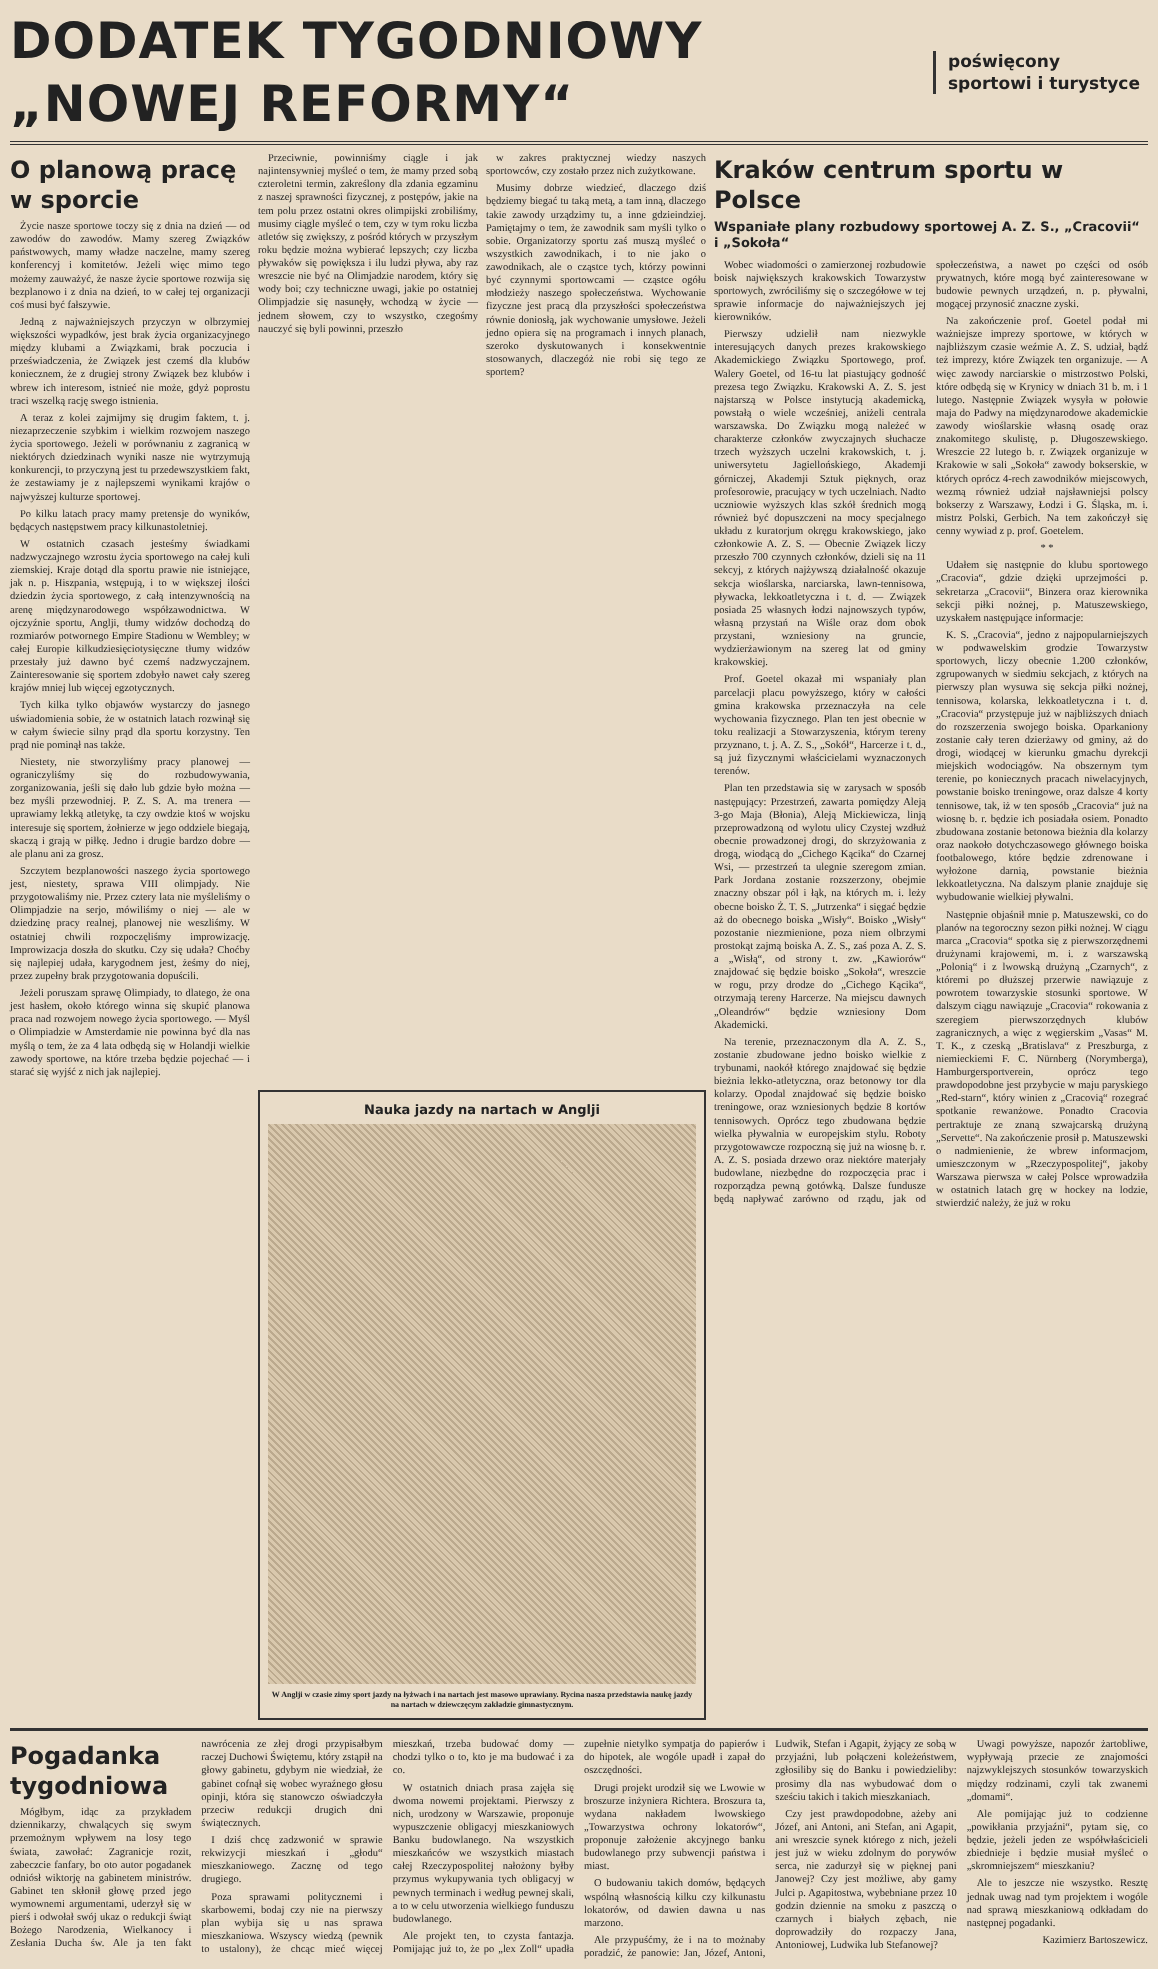DODATEK TYGODNIOWY „NOWEJ REFORMY“
poświęcony sportowi i turystyce
O planową pracę w sporcie
Życie nasze sportowe toczy się z dnia na dzień — od zawodów do zawodów. Mamy szereg Związków państwowych, mamy władze naczelne, mamy szereg konferencyj i komitetów. Jeżeli więc mimo tego możemy zauważyć, że nasze życie sportowe rozwija się bezplanowo i z dnia na dzień, to w całej tej organizacji coś musi być fałszywie.
Jedną z najważniejszych przyczyn w olbrzymiej większości wypadków, jest brak życia organizacyjnego między klubami a Związkami, brak poczucia i przeświadczenia, że Związek jest czemś dla klubów koniecznem, że z drugiej strony Związek bez klubów i wbrew ich interesom, istnieć nie może, gdyż poprostu traci wszelką rację swego istnienia.
A teraz z kolei zajmijmy się drugim faktem, t. j. niezaprzeczenie szybkim i wielkim rozwojem naszego życia sportowego. Jeżeli w porównaniu z zagranicą w niektórych dziedzinach wyniki nasze nie wytrzymują konkurencji, to przyczyną jest tu przedewszystkiem fakt, że zestawiamy je z najlepszemi wynikami krajów o najwyższej kulturze sportowej.
Po kilku latach pracy mamy pretensje do wyników, będących następstwem pracy kilkunastoletniej.
W ostatnich czasach jesteśmy świadkami nadzwyczajnego wzrostu życia sportowego na całej kuli ziemskiej. Kraje dotąd dla sportu prawie nie istniejące, jak n. p. Hiszpania, wstępują, i to w większej ilości dziedzin życia sportowego, z całą intenzywnością na arenę międzynarodowego współzawodnictwa. W ojczyźnie sportu, Anglji, tłumy widzów dochodzą do rozmiarów potwornego Empire Stadionu w Wembley; w całej Europie kilkudziesięciotysięczne tłumy widzów przestały już dawno być czemś nadzwyczajnem. Zainteresowanie się sportem zdobyło nawet cały szereg krajów mniej lub więcej egzotycznych.
Tych kilka tylko objawów wystarczy do jasnego uświadomienia sobie, że w ostatnich latach rozwinął się w całym świecie silny prąd dla sportu korzystny. Ten prąd nie pominął nas także.
Niestety, nie stworzyliśmy pracy planowej — ograniczyliśmy się do rozbudowywania, zorganizowania, jeśli się dało lub gdzie było można — bez myśli przewodniej. P. Z. S. A. ma trenera — uprawiamy lekką atletykę, ta czy owdzie ktoś w wojsku interesuje się sportem, żołnierze w jego oddziele biegają, skaczą i grają w piłkę. Jedno i drugie bardzo dobre — ale planu ani za grosz.
Szczytem bezplanowości naszego życia sportowego jest, niestety, sprawa VIII olimpjady. Nie przygotowaliśmy nie. Przez cztery lata nie myśleliśmy o Olimpjadzie na serjo, mówiliśmy o niej — ale w dziedzinę pracy realnej, planowej nie weszliśmy. W ostatniej chwili rozpoczęliśmy improwizację. Improwizacja doszła do skutku. Czy się udała? Choćby się najlepiej udała, karygodnem jest, żeśmy do niej, przez zupełny brak przygotowania dopuścili.
Jeżeli poruszam sprawę Olimpiady, to dlatego, że ona jest hasłem, około którego winna się skupić planowa praca nad rozwojem nowego życia sportowego. — Myśl o Olimpiadzie w Amsterdamie nie powinna być dla nas myślą o tem, że za 4 lata odbędą się w Holandji wielkie zawody sportowe, na które trzeba będzie pojechać — i starać się wyjść z nich jak najlepiej.
Przeciwnie, powinniśmy ciągle i jak najintensywniej myśleć o tem, że mamy przed sobą czteroletni termin, zakreślony dla zdania egzaminu z naszej sprawności fizycznej, z postępów, jakie na tem polu przez ostatni okres olimpijski zrobiliśmy, musimy ciągle myśleć o tem, czy w tym roku liczba atletów się zwiększy, z pośród których w przyszłym roku będzie można wybierać lepszych; czy liczba pływaków się powiększa i ilu ludzi pływa, aby raz wreszcie nie być na Olimjadzie narodem, który się wody boi; czy techniczne uwagi, jakie po ostatniej Olimpjadzie się nasunęły, wchodzą w życie — jednem słowem, czy to wszystko, czegośmy nauczyć się byli powinni, przeszło
w zakres praktycznej wiedzy naszych sportowców, czy zostało przez nich zużytkowane.
Musimy dobrze wiedzieć, dlaczego dziś będziemy biegać tu taką metą, a tam inną, dlaczego takie zawody urządzimy tu, a inne gdzieindziej. Pamiętajmy o tem, że zawodnik sam myśli tylko o sobie. Organizatorzy sportu zaś muszą myśleć o wszystkich zawodnikach, i to nie jako o zawodnikach, ale o cząstce tych, którzy powinni być czynnymi sportowcami — cząstce ogółu młodzieży naszego społeczeństwa. Wychowanie fizyczne jest pracą dla przyszłości społeczeństwa równie doniosłą, jak wychowanie umysłowe. Jeżeli jedno opiera się na programach i innych planach, szeroko dyskutowanych i konsekwentnie stosowanych, dlaczegóż nie robi się tego ze sportem?
Kraków centrum sportu w Polsce
Wspaniałe plany rozbudowy sportowej A. Z. S., „Cracovii“ i „Sokoła“
Wobec wiadomości o zamierzonej rozbudowie boisk największych krakowskich Towarzystw sportowych, zwróciliśmy się o szczegółowe w tej sprawie informacje do najważniejszych jej kierowników.
Pierwszy udzielił nam niezwykle interesujących danych prezes krakowskiego Akademickiego Związku Sportowego, prof. Walery Goetel, od 16-tu lat piastujący godność prezesa tego Związku. Krakowski A. Z. S. jest najstarszą w Polsce instytucją akademicką, powstałą o wiele wcześniej, aniżeli centrala warszawska. Do Związku mogą należeć w charakterze członków zwyczajnych słuchacze trzech wyższych uczelni krakowskich, t. j. uniwersytetu Jagiellońskiego, Akademji górniczej, Akademji Sztuk pięknych, oraz profesorowie, pracujący w tych uczelniach. Nadto uczniowie wyższych klas szkół średnich mogą również być dopuszczeni na mocy specjalnego układu z kuratorjum okręgu krakowskiego, jako członkowie A. Z. S. — Obecnie Związek liczy przeszło 700 czynnych członków, dzieli się na 11 sekcyj, z których najżywszą działalność okazuje sekcja wioślarska, narciarska, lawn-tennisowa, pływacka, lekkoatletyczna i t. d. — Związek posiada 25 własnych łodzi najnowszych typów, własną przystań na Wiśle oraz dom obok przystani, wzniesiony na gruncie, wydzierżawionym na szereg lat od gminy krakowskiej.
Prof. Goetel okazał mi wspaniały plan parcelacji placu powyższego, który w całości gmina krakowska przeznaczyła na cele wychowania fizycznego. Plan ten jest obecnie w toku realizacji a Stowarzyszenia, którym tereny przyznano, t. j. A. Z. S., „Sokół“, Harcerze i t. d., są już fizycznymi właścicielami wyznaczonych terenów.
Plan ten przedstawia się w zarysach w sposób następujący: Przestrzeń, zawarta pomiędzy Aleją 3-go Maja (Błonia), Aleją Mickiewicza, linją przeprowadzoną od wylotu ulicy Czystej wzdłuż obecnie prowadzonej drogi, do skrzyżowania z drogą, wiodącą do „Cichego Kącika“ do Czarnej Wsi, — przestrzeń ta ulegnie szeregom zmian. Park Jordana zostanie rozszerzony, obejmie znaczny obszar pól i łąk, na których m. i. leży obecne boisko Ż. T. S. „Jutrzenka“ i sięgać będzie aż do obecnego boiska „Wisły“. Boisko „Wisły“ pozostanie niezmienione, poza niem olbrzymi prostokąt zajmą boiska A. Z. S., zaś poza A. Z. S. a „Wisłą“, od strony t. zw. „Kawiorów“ znajdować się będzie boisko „Sokoła“, wreszcie w rogu, przy drodze do „Cichego Kącika“, otrzymają tereny Harcerze. Na miejscu dawnych „Oleandrów“ będzie wzniesiony Dom Akademicki.
Na terenie, przeznaczonym dla A. Z. S., zostanie zbudowane jedno boisko wielkie z trybunami, naokół którego znajdować się będzie bieżnia lekko-atletyczna, oraz betonowy tor dla kolarzy. Opodal znajdować się będzie boisko treningowe, oraz wzniesionych będzie 8 kortów tennisowych. Oprócz tego zbudowana będzie wielka pływalnia w europejskim stylu. Roboty przygotowawcze rozpoczną się już na wiosnę b. r. A. Z. S. posiada drzewo oraz niektóre materjały budowlane, niezbędne do rozpoczęcia prac i rozporządza pewną gotówką. Dalsze fundusze będą napływać zarówno od rządu, jak od społeczeństwa, a nawet po części od osób prywatnych, które mogą być zainteresowane w budowie pewnych urządzeń, n. p. pływalni, mogącej przynosić znaczne zyski.
Na zakończenie prof. Goetel podał mi ważniejsze imprezy sportowe, w których w najbliższym czasie weźmie A. Z. S. udział, bądź też imprezy, które Związek ten organizuje. — A więc zawody narciarskie o mistrzostwo Polski, które odbędą się w Krynicy w dniach 31 b. m. i 1 lutego. Następnie Związek wysyła w połowie maja do Padwy na międzynarodowe akademickie zawody wioślarskie własną osadę oraz znakomitego skulistę, p. Długoszewskiego. Wreszcie 22 lutego b. r. Związek organizuje w Krakowie w sali „Sokoła“ zawody bokserskie, w których oprócz 4-rech zawodników miejscowych, wezmą również udział najsławniejsi polscy bokserzy z Warszawy, Łodzi i G. Śląska, m. i. mistrz Polski, Gerbich. Na tem zakończył się cenny wywiad z p. prof. Goetelem.
* *
Udałem się następnie do klubu sportowego „Cracovia“, gdzie dzięki uprzejmości p. sekretarza „Cracovii“, Binzera oraz kierownika sekcji piłki nożnej, p. Matuszewskiego, uzyskałem następujące informacje:
K. S. „Cracovia“, jedno z najpopularniejszych w podwawelskim grodzie Towarzystw sportowych, liczy obecnie 1.200 członków, zgrupowanych w siedmiu sekcjach, z których na pierwszy plan wysuwa się sekcja piłki nożnej, tennisowa, kolarska, lekkoatletyczna i t. d. „Cracovia“ przystępuje już w najbliższych dniach do rozszerzenia swojego boiska. Oparkaniony zostanie cały teren dzierżawy od gminy, aż do drogi, wiodącej w kierunku gmachu dyrekcji miejskich wodociągów. Na obszernym tym terenie, po koniecznych pracach niwelacyjnych, powstanie boisko treningowe, oraz dalsze 4 korty tennisowe, tak, iż w ten sposób „Cracovia“ już na wiosnę b. r. będzie ich posiadała osiem. Ponadto zbudowana zostanie betonowa bieżnia dla kolarzy oraz naokoło dotychczasowego głównego boiska footbalowego, które będzie zdrenowane i wyłożone darnią, powstanie bieżnia lekkoatletyczna. Na dalszym planie znajduje się wybudowanie wielkiej pływalni.
Następnie objaśnił mnie p. Matuszewski, co do planów na tegoroczny sezon piłki nożnej. W ciągu marca „Cracovia“ spotka się z pierwszorzędnemi drużynami krajowemi, m. i. z warszawską „Polonią“ i z lwowską drużyną „Czarnych“, z któremi po dłuższej przerwie nawiązuje z powrotem towarzyskie stosunki sportowe. W dalszym ciągu nawiązuje „Cracovia“ rokowania z szeregiem pierwszorzędnych klubów zagranicznych, a więc z węgierskim „Vasas“ M. T. K., z czeską „Bratislava“ z Preszburga, z niemieckiemi F. C. Nürnberg (Norymberga), Hamburgersportverein, oprócz tego prawdopodobne jest przybycie w maju paryskiego „Red-starn“, który winien z „Cracovią“ rozegrać spotkanie rewanżowe. Ponadto Cracovia pertraktuje ze znaną szwajcarską drużyną „Servette“. Na zakończenie prosił p. Matuszewski o nadmienienie, że wbrew informacjom, umieszczonym w „Rzeczypospolitej“, jakoby Warszawa pierwsza w całej Polsce wprowadziła w ostatnich latach grę w hockey na lodzie, stwierdzić należy, że już w roku
Nauka jazdy na nartach w Anglji
W Anglji w czasie zimy sport jazdy na łyżwach i na nartach jest masowo uprawiany. Rycina nasza przedstawia naukę jazdy na nartach w dziewczęcym zakładzie gimnastycznym.
Pogadanka tygodniowa
Mógłbym, idąc za przykładem dziennikarzy, chwalących się swym przemożnym wpływem na losy tego świata, zawołać: Zagranicje rozit, zabeczcie fanfary, bo oto autor pogadanek odniósł wiktorję na gabinetem ministrów. Gabinet ten skłonił głowę przed jego wymownemi argumentami, uderzył się w pierś i odwołał swój ukaz o redukcji świąt Bożego Narodzenia, Wielkanocy i Zesłania Ducha św. Ale ja ten fakt nawrócenia ze złej drogi przypisałbym raczej Duchowi Świętemu, który zstąpił na głowy gabinetu, gdybym nie wiedział, że gabinet cofnął się wobec wyraźnego głosu opinji, która się stanowczo oświadczyła przeciw redukcji drugich dni świątecznych.
I dziś chcę zadzwonić w sprawie rekwizycji mieszkań i „głodu“ mieszkaniowego. Zacznę od tego drugiego.
Poza sprawami politycznemi i skarbowemi, bodaj czy nie na pierwszy plan wybija się u nas sprawa mieszkaniowa. Wszyscy wiedzą (pewnik to ustalony), że chcąc mieć więcej mieszkań, trzeba budować domy — chodzi tylko o to, kto je ma budować i za co.
W ostatnich dniach prasa zajęła się dwoma nowemi projektami. Pierwszy z nich, urodzony w Warszawie, proponuje wypuszczenie obligacyj mieszkaniowych Banku budowlanego. Na wszystkich mieszkańców we wszystkich miastach całej Rzeczypospolitej nałożony byłby przymus wykupywania tych obligacyj w pewnych terminach i według pewnej skali, a to w celu utworzenia wielkiego funduszu budowlanego.
Ale projekt ten, to czysta fantazja. Pomijając już to, że po „lex Zoll“ upadła zupełnie nietylko sympatja do papierów i do hipotek, ale wogóle upadł i zapał do oszczędności.
Drugi projekt urodził się we Lwowie w broszurze inżyniera Richtera. Broszura ta, wydana nakładem lwowskiego „Towarzystwa ochrony lokatorów“, proponuje założenie akcyjnego banku budowlanego przy subwencji państwa i miast.
O budowaniu takich domów, będących wspólną własnością kilku czy kilkunastu lokatorów, od dawien dawna u nas marzono.
Ale przypuśćmy, że i na to możnaby poradzić, że panowie: Jan, Józef, Antoni, Ludwik, Stefan i Agapit, żyjący ze sobą w przyjaźni, lub połączeni koleżeństwem, zgłosiliby się do Banku i powiedzieliby: prosimy dla nas wybudować dom o sześciu takich i takich mieszkaniach.
Czy jest prawdopodobne, ażeby ani Józef, ani Antoni, ani Stefan, ani Agapit, ani wreszcie synek którego z nich, jeżeli jest już w wieku zdolnym do porywów serca, nie zadurzył się w pięknej pani Janowej? Czy jest możliwe, aby gamy Julci p. Agapitostwa, wybebniane przez 10 godzin dziennie na smoku z paszczą o czarnych i białych zębach, nie doprowadziły do rozpaczy Jana, Antoniowej, Ludwika lub Stefanowej?
Uwagi powyższe, napozór żartobliwe, wypływają przecie ze znajomości najzwyklejszych stosunków towarzyskich między rodzinami, czyli tak zwanemi „domami“.
Ale pomijając już to codzienne „powikłania przyjaźni“, pytam się, co będzie, jeżeli jeden ze współwłaścicieli zbiednieje i będzie musiał myśleć o „skromniejszem“ mieszkaniu?
Ale to jeszcze nie wszystko. Resztę jednak uwag nad tym projektem i wogóle nad sprawą mieszkaniową odkładam do następnej pogadanki.
Kazimierz Bartoszewicz.